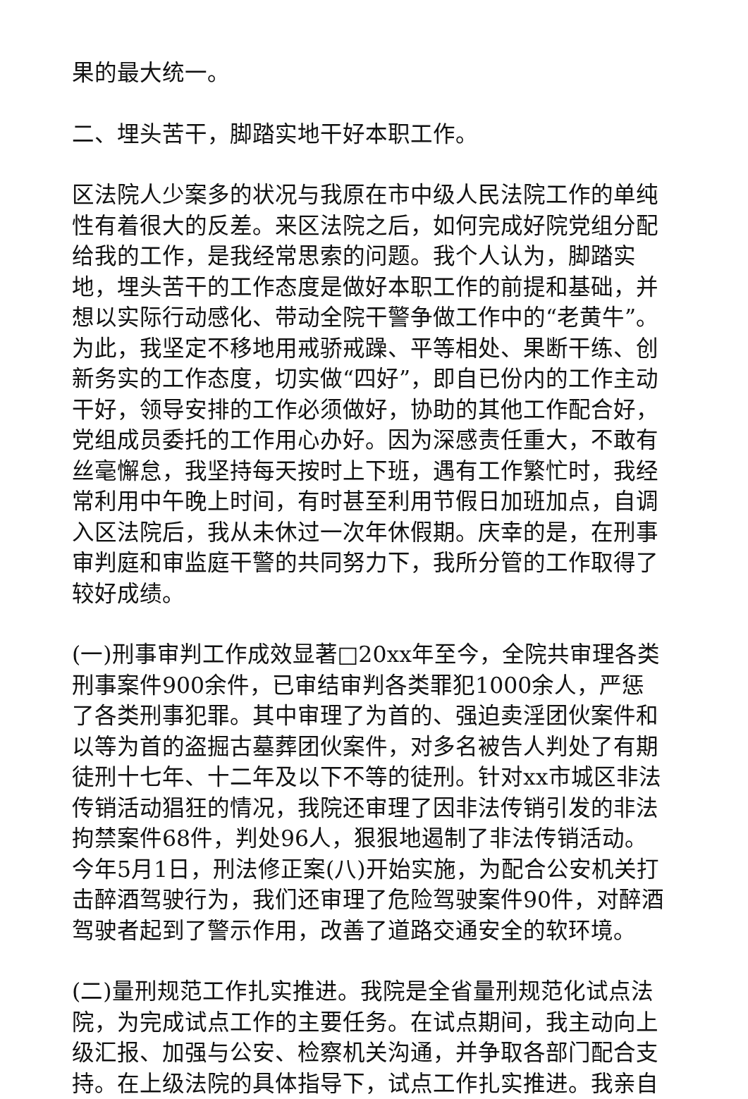果的最大统一。
二、埋头苦干，脚踏实地干好本职工作。
区法院人少案多的状况与我原在市中级人民法院工作的单纯性有着很大的反差。来区法院之后，如何完成好院党组分配给我的工作，是我经常思索的问题。我个人认为，脚踏实地，埋头苦干的工作态度是做好本职工作的前提和基础，并想以实际行动感化、带动全院干警争做工作中的“老黄牛”。为此，我坚定不移地用戒骄戒躁、平等相处、果断干练、创新务实的工作态度，切实做“四好”，即自已份内的工作主动干好，领导安排的工作必须做好，协助的其他工作配合好，党组成员委托的工作用心办好。因为深感责任重大，不敢有丝毫懈怠，我坚持每天按时上下班，遇有工作繁忙时，我经常利用中午晚上时间，有时甚至利用节假日加班加点，自调入区法院后，我从未休过一次年休假期。庆幸的是，在刑事审判庭和审监庭干警的共同努力下，我所分管的工作取得了较好成绩。
(一)刑事审判工作成效显著□20xx年至今，全院共审理各类刑事案件900余件，已审结审判各类罪犯1000余人，严惩了各类刑事犯罪。其中审理了为首的、强迫卖淫团伙案件和以等为首的盗掘古墓葬团伙案件，对多名被告人判处了有期徒刑十七年、十二年及以下不等的徒刑。针对xx市城区非法传销活动猖狂的情况，我院还审理了因非法传销引发的非法拘禁案件68件，判处96人，狠狠地遏制了非法传销活动。今年5月1日，刑法修正案(八)开始实施，为配合公安机关打击醉酒驾驶行为，我们还审理了危险驾驶案件90件，对醉酒驾驶者起到了警示作用，改善了道路交通安全的软环境。
(二)量刑规范工作扎实推进。我院是全省量刑规范化试点法院，为完成试点工作的主要任务。在试点期间，我主动向上级汇报、加强与公安、检察机关沟通，并争取各部门配合支持。在上级法院的具体指导下，试点工作扎实推进。我亲自